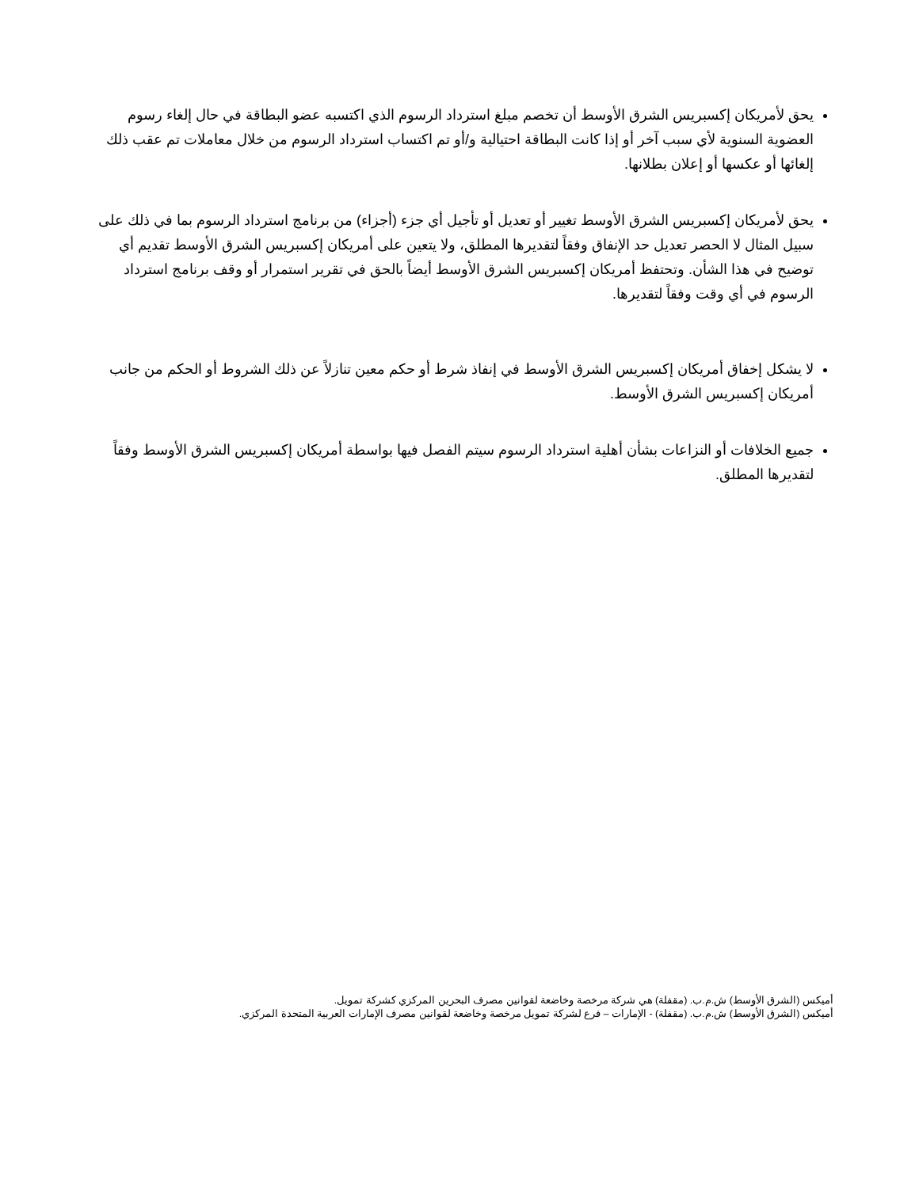يحق لأمريكان إكسبريس الشرق الأوسط أن تخصم مبلغ استرداد الرسوم الذي اكتسبه عضو البطاقة في حال إلغاء رسوم العضوية السنوية لأي سبب آخر أو إذا كانت البطاقة احتيالية و/أو تم اكتساب استرداد الرسوم من خلال معاملات تم عقب ذلك إلغائها أو عكسها أو إعلان بطلانها.
يحق لأمريكان إكسبريس الشرق الأوسط تغيير أو تعديل أو تأجيل أي جزء (أجزاء) من برنامج استرداد الرسوم بما في ذلك على سبيل المثال لا الحصر تعديل حد الإنفاق وفقاً لتقديرها المطلق، ولا يتعين على أمريكان إكسبريس الشرق الأوسط تقديم أي توضيح في هذا الشأن. وتحتفظ أمريكان إكسبريس الشرق الأوسط أيضاً بالحق في تقرير استمرار أو وقف برنامج استرداد الرسوم في أي وقت وفقاً لتقديرها.
لا يشكل إخفاق أمريكان إكسبريس الشرق الأوسط في إنفاذ شرط أو حكم معين تنازلاً عن ذلك الشروط أو الحكم من جانب أمريكان إكسبريس الشرق الأوسط.
جميع الخلافات أو النزاعات بشأن أهلية استرداد الرسوم سيتم الفصل فيها بواسطة أمريكان إكسبريس الشرق الأوسط وفقاً لتقديرها المطلق.
أميكس (الشرق الأوسط) ش.م.ب. (مقفلة) هي شركة مرخصة وخاضعة لقوانين مصرف البحرين المركزي كشركة تمويل.
أميكس (الشرق الأوسط) ش.م.ب. (مقفلة) - الإمارات – فرع لشركة تمويل مرخصة وخاضعة لقوانين مصرف الإمارات العربية المتحدة المركزي.